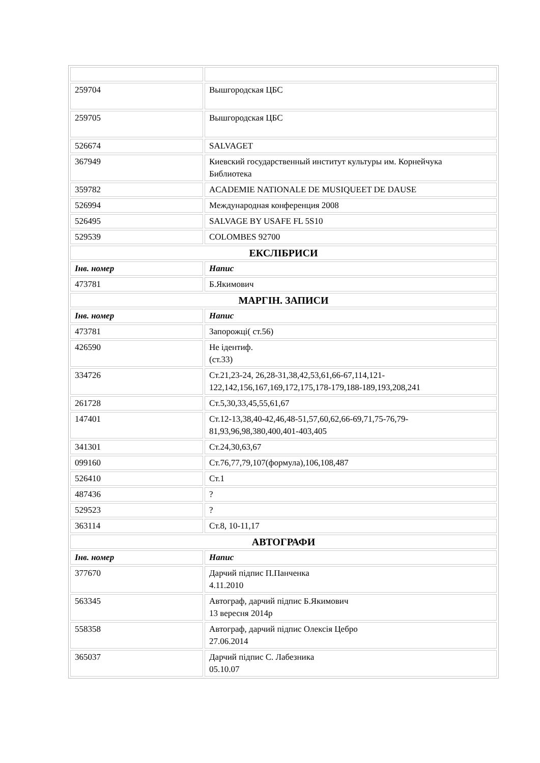| 259704 | Вышгородская ЦБС |
| 259705 | Вышгородская ЦБС |
| 526674 | SALVAGET |
| 367949 | Киевский государственный институт культуры им. Корнейчука Библиотека |
| 359782 | ACADEMIE NATIONALE DE MUSIQUEET DE DAUSE |
| 526994 | Международная конференция 2008 |
| 526495 | SALVAGE BY USAFE FL 5S10 |
| 529539 | COLOMBES 92700 |
| ЕКСЛІБРИСИ | |
| Інв. номер | Напис |
| 473781 | Б.Якимович |
| МАРГІН. ЗАПИСИ | |
| Інв. номер | Напис |
| 473781 | Запорожці( ст.56) |
| 426590 | Не ідентиф. (ст.33) |
| 334726 | Ст.21,23-24, 26,28-31,38,42,53,61,66-67,114,121-122,142,156,167,169,172,175,178-179,188-189,193,208,241 |
| 261728 | Ст.5,30,33,45,55,61,67 |
| 147401 | Ст.12-13,38,40-42,46,48-51,57,60,62,66-69,71,75-76,79-81,93,96,98,380,400,401-403,405 |
| 341301 | Ст.24,30,63,67 |
| 099160 | Ст.76,77,79,107(формула),106,108,487 |
| 526410 | Ст.1 |
| 487436 | ? |
| 529523 | ? |
| 363114 | Ст.8, 10-11,17 |
| АВТОГРАФИ | |
| Інв. номер | Напис |
| 377670 | Дарчий підпис П.Панченка 4.11.2010 |
| 563345 | Автограф, дарчий підпис Б.Якимович 13 вересня 2014р |
| 558358 | Автограф, дарчий підпис Олексія Цебро 27.06.2014 |
| 365037 | Дарчий підпис С. Лабезника 05.10.07 |